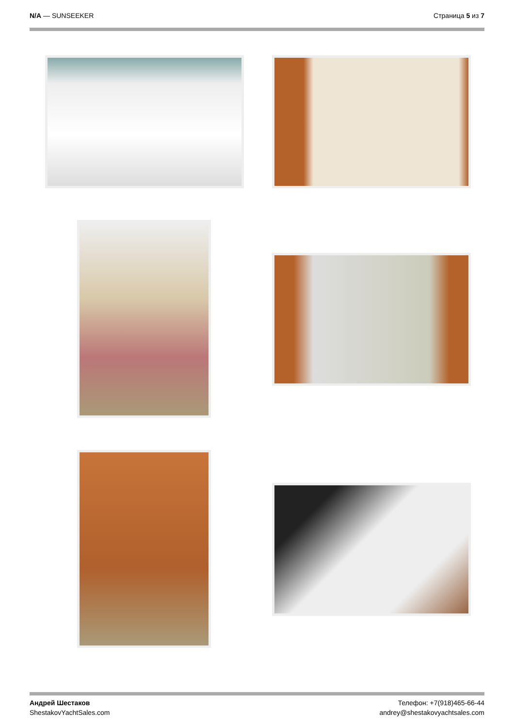N/A — SUNSEEKER Страница 5 из 7
Андрей Шестаков
ShestakovYachtSales.com
Телефон: +7(918)465-66-44
andrey@shestakovyachtsales.com